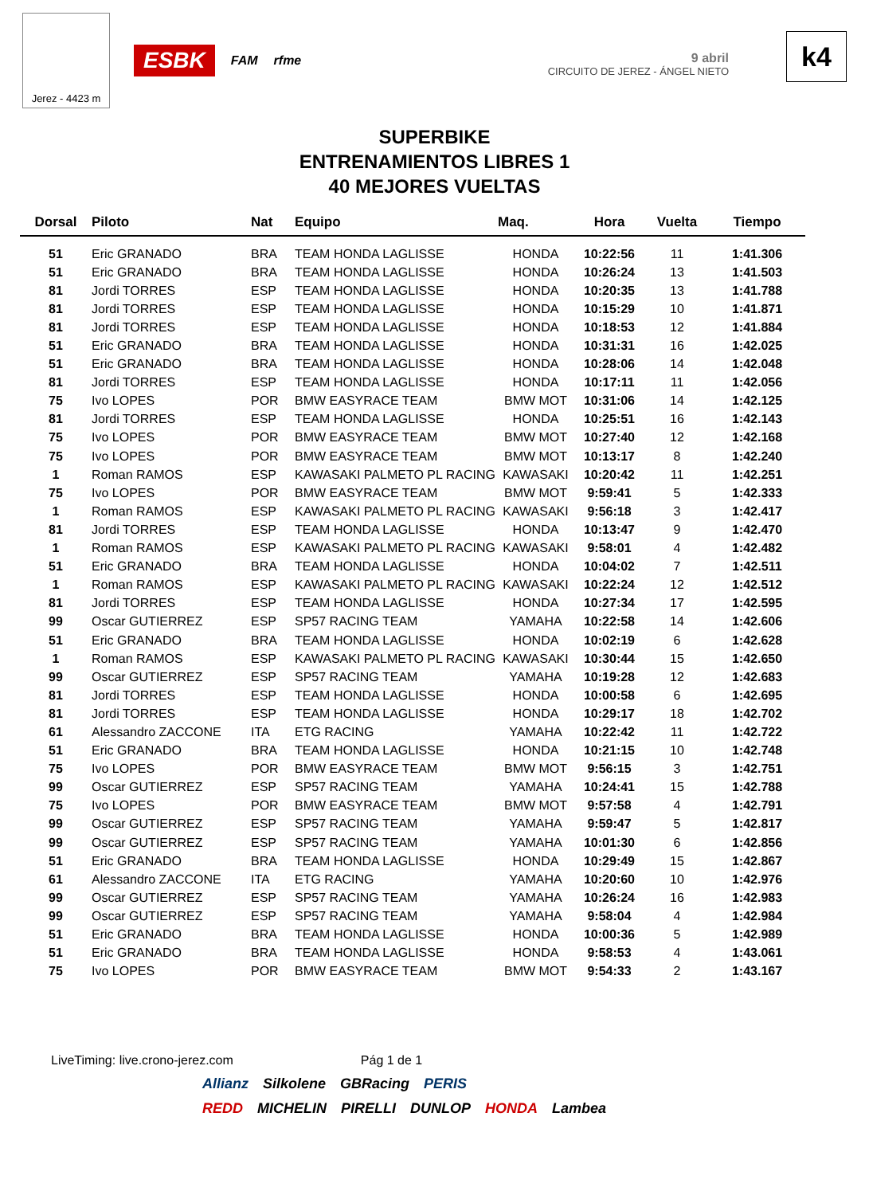Jerez - 4423 m
ESBK FAM rfme
9 abril
CIRCUITO DE JEREZ - ÁNGEL NIETO
k4
SUPERBIKE
ENTRENAMIENTOS LIBRES 1
40 MEJORES VUELTAS
| Dorsal | Piloto | Nat | Equipo | Maq. | Hora | Vuelta | Tiempo |
| --- | --- | --- | --- | --- | --- | --- | --- |
| 51 | Eric GRANADO | BRA | TEAM HONDA LAGLISSE | HONDA | 10:22:56 | 11 | 1:41.306 |
| 51 | Eric GRANADO | BRA | TEAM HONDA LAGLISSE | HONDA | 10:26:24 | 13 | 1:41.503 |
| 81 | Jordi TORRES | ESP | TEAM HONDA LAGLISSE | HONDA | 10:20:35 | 13 | 1:41.788 |
| 81 | Jordi TORRES | ESP | TEAM HONDA LAGLISSE | HONDA | 10:15:29 | 10 | 1:41.871 |
| 81 | Jordi TORRES | ESP | TEAM HONDA LAGLISSE | HONDA | 10:18:53 | 12 | 1:41.884 |
| 51 | Eric GRANADO | BRA | TEAM HONDA LAGLISSE | HONDA | 10:31:31 | 16 | 1:42.025 |
| 51 | Eric GRANADO | BRA | TEAM HONDA LAGLISSE | HONDA | 10:28:06 | 14 | 1:42.048 |
| 81 | Jordi TORRES | ESP | TEAM HONDA LAGLISSE | HONDA | 10:17:11 | 11 | 1:42.056 |
| 75 | Ivo LOPES | POR | BMW EASYRACE TEAM | BMW MOT | 10:31:06 | 14 | 1:42.125 |
| 81 | Jordi TORRES | ESP | TEAM HONDA LAGLISSE | HONDA | 10:25:51 | 16 | 1:42.143 |
| 75 | Ivo LOPES | POR | BMW EASYRACE TEAM | BMW MOT | 10:27:40 | 12 | 1:42.168 |
| 75 | Ivo LOPES | POR | BMW EASYRACE TEAM | BMW MOT | 10:13:17 | 8 | 1:42.240 |
| 1 | Roman RAMOS | ESP | KAWASAKI PALMETO PL RACING | KAWASAKI | 10:20:42 | 11 | 1:42.251 |
| 75 | Ivo LOPES | POR | BMW EASYRACE TEAM | BMW MOT | 9:59:41 | 5 | 1:42.333 |
| 1 | Roman RAMOS | ESP | KAWASAKI PALMETO PL RACING | KAWASAKI | 9:56:18 | 3 | 1:42.417 |
| 81 | Jordi TORRES | ESP | TEAM HONDA LAGLISSE | HONDA | 10:13:47 | 9 | 1:42.470 |
| 1 | Roman RAMOS | ESP | KAWASAKI PALMETO PL RACING | KAWASAKI | 9:58:01 | 4 | 1:42.482 |
| 51 | Eric GRANADO | BRA | TEAM HONDA LAGLISSE | HONDA | 10:04:02 | 7 | 1:42.511 |
| 1 | Roman RAMOS | ESP | KAWASAKI PALMETO PL RACING | KAWASAKI | 10:22:24 | 12 | 1:42.512 |
| 81 | Jordi TORRES | ESP | TEAM HONDA LAGLISSE | HONDA | 10:27:34 | 17 | 1:42.595 |
| 99 | Oscar GUTIERREZ | ESP | SP57 RACING TEAM | YAMAHA | 10:22:58 | 14 | 1:42.606 |
| 51 | Eric GRANADO | BRA | TEAM HONDA LAGLISSE | HONDA | 10:02:19 | 6 | 1:42.628 |
| 1 | Roman RAMOS | ESP | KAWASAKI PALMETO PL RACING | KAWASAKI | 10:30:44 | 15 | 1:42.650 |
| 99 | Oscar GUTIERREZ | ESP | SP57 RACING TEAM | YAMAHA | 10:19:28 | 12 | 1:42.683 |
| 81 | Jordi TORRES | ESP | TEAM HONDA LAGLISSE | HONDA | 10:00:58 | 6 | 1:42.695 |
| 81 | Jordi TORRES | ESP | TEAM HONDA LAGLISSE | HONDA | 10:29:17 | 18 | 1:42.702 |
| 61 | Alessandro ZACCONE | ITA | ETG RACING | YAMAHA | 10:22:42 | 11 | 1:42.722 |
| 51 | Eric GRANADO | BRA | TEAM HONDA LAGLISSE | HONDA | 10:21:15 | 10 | 1:42.748 |
| 75 | Ivo LOPES | POR | BMW EASYRACE TEAM | BMW MOT | 9:56:15 | 3 | 1:42.751 |
| 99 | Oscar GUTIERREZ | ESP | SP57 RACING TEAM | YAMAHA | 10:24:41 | 15 | 1:42.788 |
| 75 | Ivo LOPES | POR | BMW EASYRACE TEAM | BMW MOT | 9:57:58 | 4 | 1:42.791 |
| 99 | Oscar GUTIERREZ | ESP | SP57 RACING TEAM | YAMAHA | 9:59:47 | 5 | 1:42.817 |
| 99 | Oscar GUTIERREZ | ESP | SP57 RACING TEAM | YAMAHA | 10:01:30 | 6 | 1:42.856 |
| 51 | Eric GRANADO | BRA | TEAM HONDA LAGLISSE | HONDA | 10:29:49 | 15 | 1:42.867 |
| 61 | Alessandro ZACCONE | ITA | ETG RACING | YAMAHA | 10:20:60 | 10 | 1:42.976 |
| 99 | Oscar GUTIERREZ | ESP | SP57 RACING TEAM | YAMAHA | 10:26:24 | 16 | 1:42.983 |
| 99 | Oscar GUTIERREZ | ESP | SP57 RACING TEAM | YAMAHA | 9:58:04 | 4 | 1:42.984 |
| 51 | Eric GRANADO | BRA | TEAM HONDA LAGLISSE | HONDA | 10:00:36 | 5 | 1:42.989 |
| 51 | Eric GRANADO | BRA | TEAM HONDA LAGLISSE | HONDA | 9:58:53 | 4 | 1:43.061 |
| 75 | Ivo LOPES | POR | BMW EASYRACE TEAM | BMW MOT | 9:54:33 | 2 | 1:43.167 |
LiveTiming: live.crono-jerez.com Pág 1 de 1
Allianz Silkolene GBRacing PERIS
REDD MICHELIN PIRELLI DUNLOP HONDA Lambea